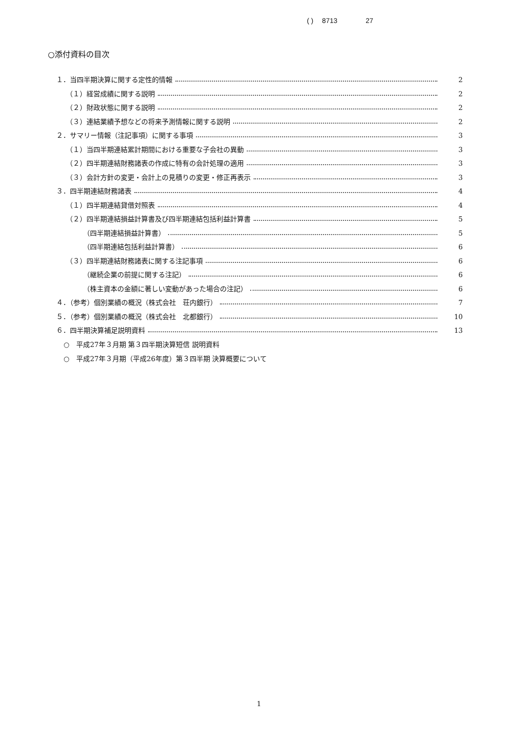( ) 8713 27
○添付資料の目次
１．当四半期決算に関する定性的情報 2
（１）経営成績に関する説明 2
（２）財政状態に関する説明 2
（３）連結業績予想などの将来予測情報に関する説明 2
２．サマリー情報（注記事項）に関する事項 3
（１）当四半期連結累計期間における重要な子会社の異動 3
（２）四半期連結財務諸表の作成に特有の会計処理の適用 3
（３）会計方針の変更・会計上の見積りの変更・修正再表示 3
３．四半期連結財務諸表 4
（１）四半期連結貸借対照表 4
（２）四半期連結損益計算書及び四半期連結包括利益計算書 5
（四半期連結損益計算書） 5
（四半期連結包括利益計算書） 6
（３）四半期連結財務諸表に関する注記事項 6
（継続企業の前提に関する注記） 6
（株主資本の金額に著しい変動があった場合の注記） 6
４．（参考）個別業績の概況（株式会社　荘内銀行） 7
５．（参考）個別業績の概況（株式会社　北都銀行） 10
６．四半期決算補足説明資料 13
○　平成27年３月期 第３四半期決算短信 説明資料
○　平成27年３月期（平成26年度）第３四半期 決算概要について
1